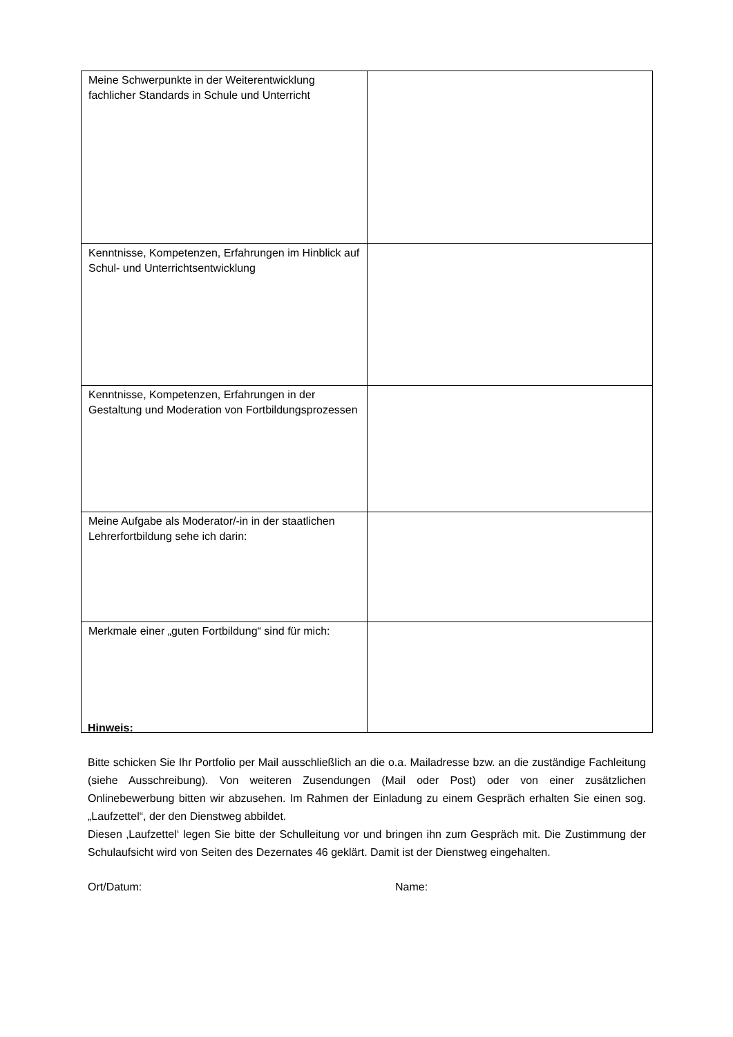| Meine Schwerpunkte in der Weiterentwicklung fachlicher Standards in Schule und Unterricht | |
| Kenntnisse, Kompetenzen, Erfahrungen im Hinblick auf Schul- und Unterrichtsentwicklung | |
| Kenntnisse, Kompetenzen, Erfahrungen in der Gestaltung und Moderation von Fortbildungsprozessen | |
| Meine Aufgabe als Moderator/-in in der staatlichen Lehrerfortbildung sehe ich darin: | |
| Merkmale einer „guten Fortbildung“ sind für mich: | |
Hinweis:
Bitte schicken Sie Ihr Portfolio per Mail ausschließlich an die o.a. Mailadresse bzw. an die zuständige Fachleitung (siehe Ausschreibung). Von weiteren Zusendungen (Mail oder Post) oder von einer zusätzlichen Onlinebewerbung bitten wir abzusehen. Im Rahmen der Einladung zu einem Gespräch erhalten Sie einen sog. „Laufzettel“, der den Dienstweg abbildet.
Diesen ‚Laufzettel‘ legen Sie bitte der Schulleitung vor und bringen ihn zum Gespräch mit. Die Zustimmung der Schulaufsicht wird von Seiten des Dezernates 46 geklärt. Damit ist der Dienstweg eingehalten.
Ort/Datum: Name: